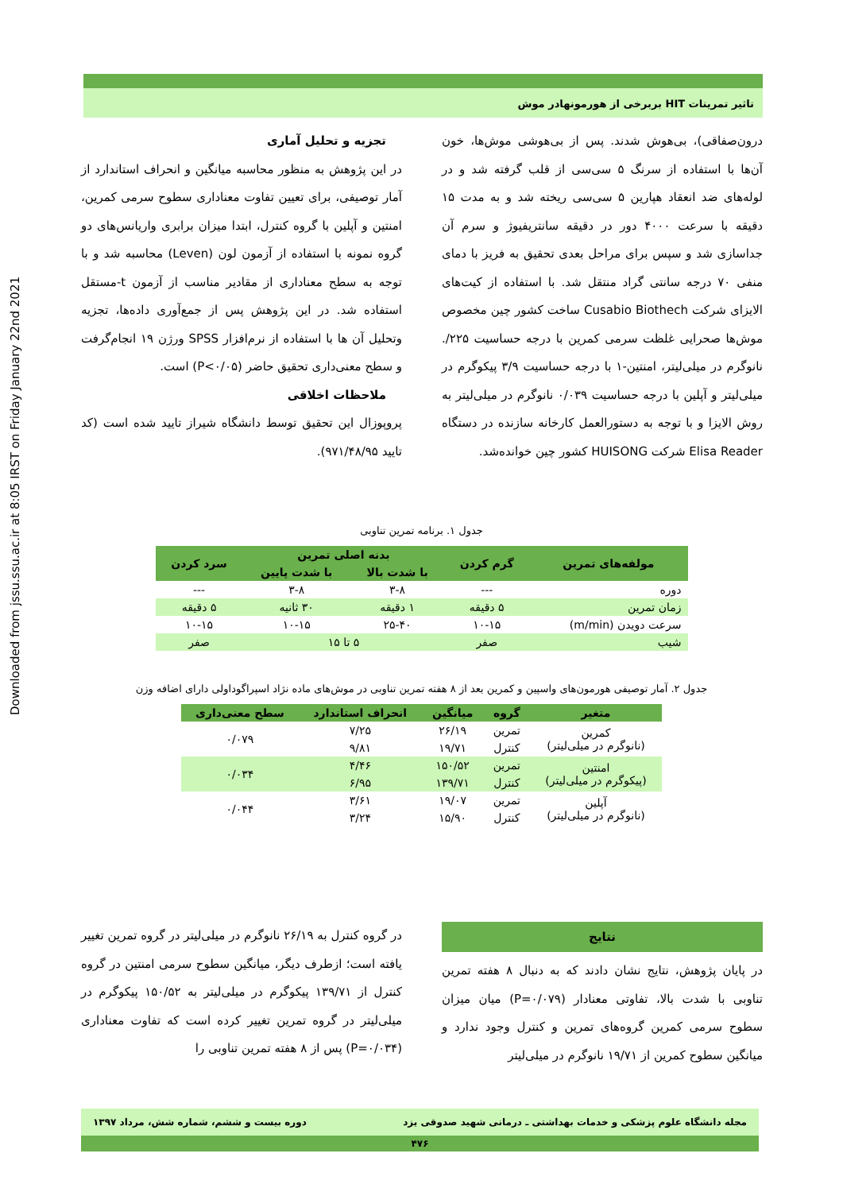Downloaded from jssu.ssu.ac.ir at 8:05 IRST on Friday January 22nd 2021
تاثیر تمرینات HIT بربرخی از هورمونهادر موش
درون‌صفاقی)، بی‌هوش شدند. پس از بی‌هوشی موش‌ها، خون آن‌ها با استفاده از سرنگ ۵ سی‌سی از قلب گرفته شد و در لوله‌های ضد انعقاد هپارین ۵ سی‌سی ریخته شد و به مدت ۱۵ دقیقه با سرعت ۴۰۰۰ دور در دقیقه سانتریفیوژ و سرم آن جداسازی شد و سپس برای مراحل بعدی تحقیق به فریز با دمای منفی ۷۰ درجه سانتی گراد منتقل شد. با استفاده از کیت‌های الایزای شرکت Cusabio Biothech ساخت کشور چین مخصوص موش‌ها صحرایی غلظت سرمی کمرین با درجه حساسیت ۲۲۵/. نانوگرم در میلی‌لیتر، امنتین-۱ با درجه حساسیت ۳/۹ پیکوگرم در میلی‌لیتر و آپلین با درجه حساسیت ۰/۰۳۹ نانوگرم در میلی‌لیتر به روش الایزا و با توجه به دستورالعمل کارخانه سازنده در دستگاه Elisa Reader شرکت HUISONG کشور چین خوانده‌شد.
تجزیه و تحلیل آماری
در این پژوهش به منظور محاسبه میانگین و انحراف استاندارد از آمار توصیفی، برای تعیین تفاوت معناداری سطوح سرمی کمرین، امنتین و آپلین با گروه کنترل، ابتدا میزان برابری واریانس‌های دو گروه نمونه با استفاده از آزمون لون (Leven) محاسبه شد و با توجه به سطح معناداری از مقادیر مناسب از آزمون t-مستقل استفاده شد. در این پژوهش پس از جمع‌آوری داده‌ها، تجزیه وتحلیل آن ها با استفاده از نرم‌افزار SPSS ورژن ۱۹ انجام‌گرفت و سطح معنی‌داری تحقیق حاضر (P<۰/۰۵) است.
ملاحظات اخلاقی
پروپوزال این تحقیق توسط دانشگاه شیراز تایید شده است (کد تایید ۹۷۱/۴۸/۹۵).
جدول ۱. برنامه تمرین تناوبی
| مولفه‌های تمرین | گرم کردن | بدنه اصلی تمرین | | سرد کردن |
| --- | --- | --- | --- | --- |
| | | با شدت بالا | با شدت پایین | |
| دوره | --- | ۳-۸ | ۳-۸ | --- |
| زمان تمرین | ۵ دقیقه | ۱ دقیقه | ۳۰ ثانیه | ۵ دقیقه |
| سرعت دویدن (m/min) | ۱۰-۱۵ | ۲۵-۴۰ | ۱۰-۱۵ | ۱۰-۱۵ |
| شیب | صفر | ۵ تا ۱۵ | | صفر |
جدول ۲. آمار توصیفی هورمون‌های واسپین و کمرین بعد از ۸ هفته تمرین تناوبی در موش‌های ماده نژاد اسپراگوداولی دارای اضافه وزن
| متغیر | گروه | میانگین | انحراف استاندارد | سطح معنی‌داری |
| --- | --- | --- | --- | --- |
| کمرین (نانوگرم در میلی‌لیتر) | تمرین | ۲۶/۱۹ | ۷/۲۵ | ۰/۰۷۹ |
| | کنترل | ۱۹/۷۱ | ۹/۸۱ | |
| امنتین (پیکوگرم در میلی‌لیتر) | تمرین | ۱۵۰/۵۲ | ۴/۴۶ | ۰/۰۳۴ |
| | کنترل | ۱۳۹/۷۱ | ۶/۹۵ | |
| آپلین (نانوگرم در میلی‌لیتر) | تمرین | ۱۹/۰۷ | ۳/۶۱ | ۰/۰۴۴ |
| | کنترل | ۱۵/۹۰ | ۳/۲۴ | |
نتایج
در پایان پژوهش، نتایج نشان دادند که به دنبال ۸ هفته تمرین تناوبی با شدت بالا، تفاوتی معنادار (P=۰/۰۷۹) میان میزان سطوح سرمی کمرین گروه‌های تمرین و کنترل وجود ندارد و میانگین سطوح کمرین از ۱۹/۷۱ نانوگرم در میلی‌لیتر
در گروه کنترل به ۲۶/۱۹ نانوگرم در میلی‌لیتر در گروه تمرین تغییر یافته است؛ ازطرف دیگر، میانگین سطوح سرمی امنتین در گروه کنترل از ۱۳۹/۷۱ پیکوگرم در میلی‌لیتر به ۱۵۰/۵۲ پیکوگرم در میلی‌لیتر در گروه تمرین تغییر کرده است که تفاوت معناداری (P=۰/۰۳۴) پس از ۸ هفته تمرین تناوبی را
مجله دانشگاه علوم پزشکی و خدمات بهداشتی ـ درمانی شهید صدوقی یزد دوره بیست و ششم، شماره شش، مرداد ۱۳۹۷
۴۷۶